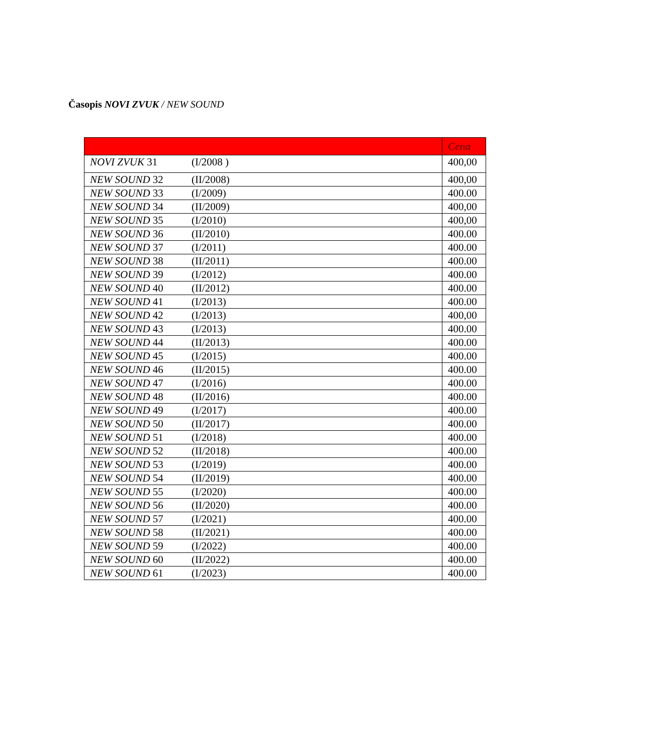Časopis NOVI ZVUK / NEW SOUND
| | | Cena |
| --- | --- | --- |
| NOVI ZVUK 31 | (I/2008 ) | 400,00 |
| NEW SOUND 32 | (II/2008) | 400,00 |
| NEW SOUND 33 | (I/2009) | 400.00 |
| NEW SOUND 34 | (II/2009) | 400,00 |
| NEW SOUND 35 | (I/2010) | 400,00 |
| NEW SOUND 36 | (II/2010) | 400.00 |
| NEW SOUND 37 | (I/2011) | 400.00 |
| NEW SOUND 38 | (II/2011) | 400.00 |
| NEW SOUND 39 | (I/2012) | 400.00 |
| NEW SOUND 40 | (II/2012) | 400.00 |
| NEW SOUND 41 | (I/2013) | 400.00 |
| NEW SOUND 42 | (I/2013) | 400,00 |
| NEW SOUND 43 | (I/2013) | 400.00 |
| NEW SOUND 44 | (II/2013) | 400.00 |
| NEW SOUND 45 | (I/2015) | 400.00 |
| NEW SOUND 46 | (II/2015) | 400.00 |
| NEW SOUND 47 | (I/2016) | 400.00 |
| NEW SOUND 48 | (II/2016) | 400.00 |
| NEW SOUND 49 | (I/2017) | 400.00 |
| NEW SOUND 50 | (II/2017) | 400.00 |
| NEW SOUND 51 | (I/2018) | 400.00 |
| NEW SOUND 52 | (II/2018) | 400.00 |
| NEW SOUND 53 | (I/2019) | 400.00 |
| NEW SOUND 54 | (II/2019) | 400.00 |
| NEW SOUND 55 | (I/2020) | 400.00 |
| NEW SOUND 56 | (II/2020) | 400.00 |
| NEW SOUND 57 | (I/2021) | 400.00 |
| NEW SOUND 58 | (II/2021) | 400.00 |
| NEW SOUND 59 | (I/2022) | 400.00 |
| NEW SOUND 60 | (II/2022) | 400.00 |
| NEW SOUND 61 | (I/2023) | 400.00 |